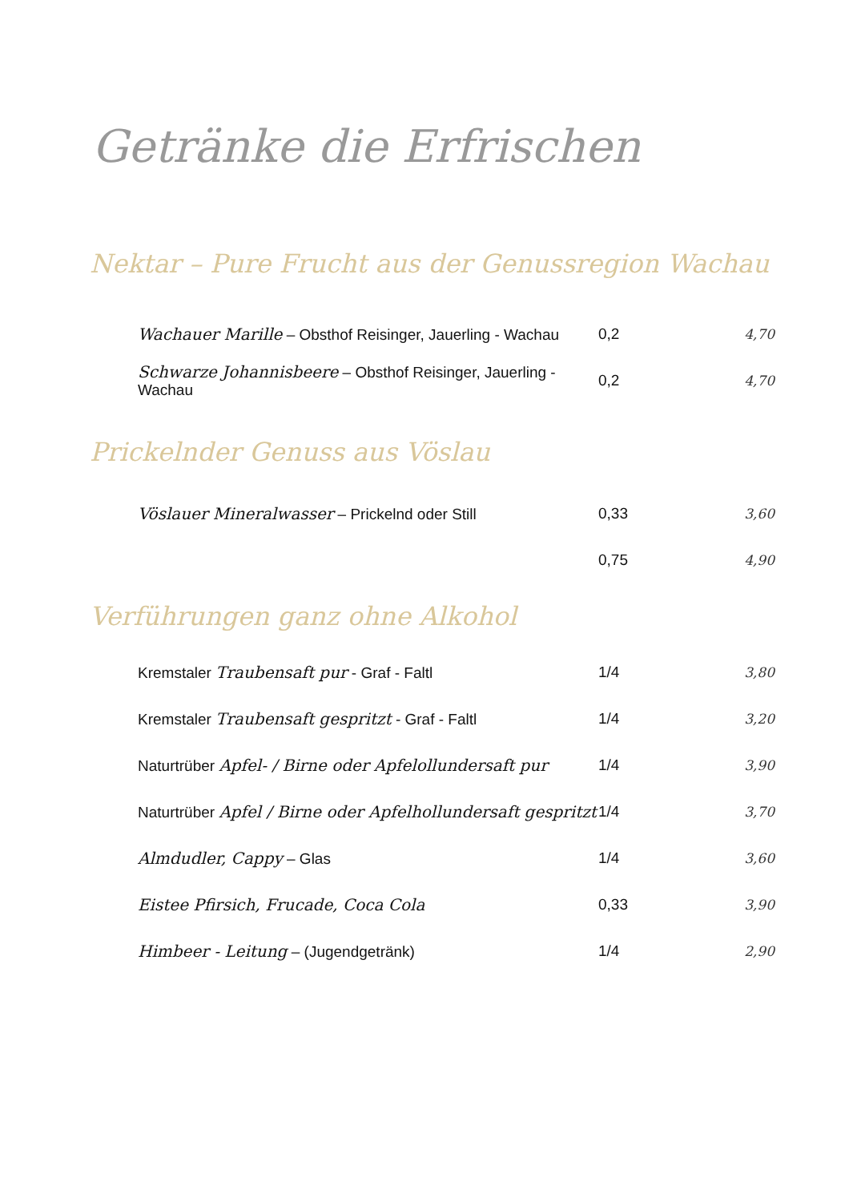Getränke die Erfrischen
Nektar – Pure Frucht aus der Genussregion Wachau
| Wachauer Marille – Obsthof Reisinger, Jauerling - Wachau | 0,2 | 4,70 |
| Schwarze Johannisbeere – Obsthof Reisinger, Jauerling - Wachau | 0,2 | 4,70 |
Prickelnder Genuss aus Vöslau
| Vöslauer Mineralwasser – Prickelnd oder Still | 0,33 | 3,60 |
| | 0,75 | 4,90 |
Verführungen ganz ohne Alkohol
| Kremstaler Traubensaft pur - Graf - Faltl | 1/4 | 3,80 |
| Kremstaler Traubensaft gespritzt - Graf - Faltl | 1/4 | 3,20 |
| Naturtrüber Apfel- / Birne oder Apfelollundersaft pur | 1/4 | 3,90 |
| Naturtrüber Apfel / Birne oder Apfelhollundersaft gespritzt | 1/4 | 3,70 |
| Almdudler, Cappy – Glas | 1/4 | 3,60 |
| Eistee Pfirsich, Frucade, Coca Cola | 0,33 | 3,90 |
| Himbeer - Leitung – (Jugendgetränk) | 1/4 | 2,90 |